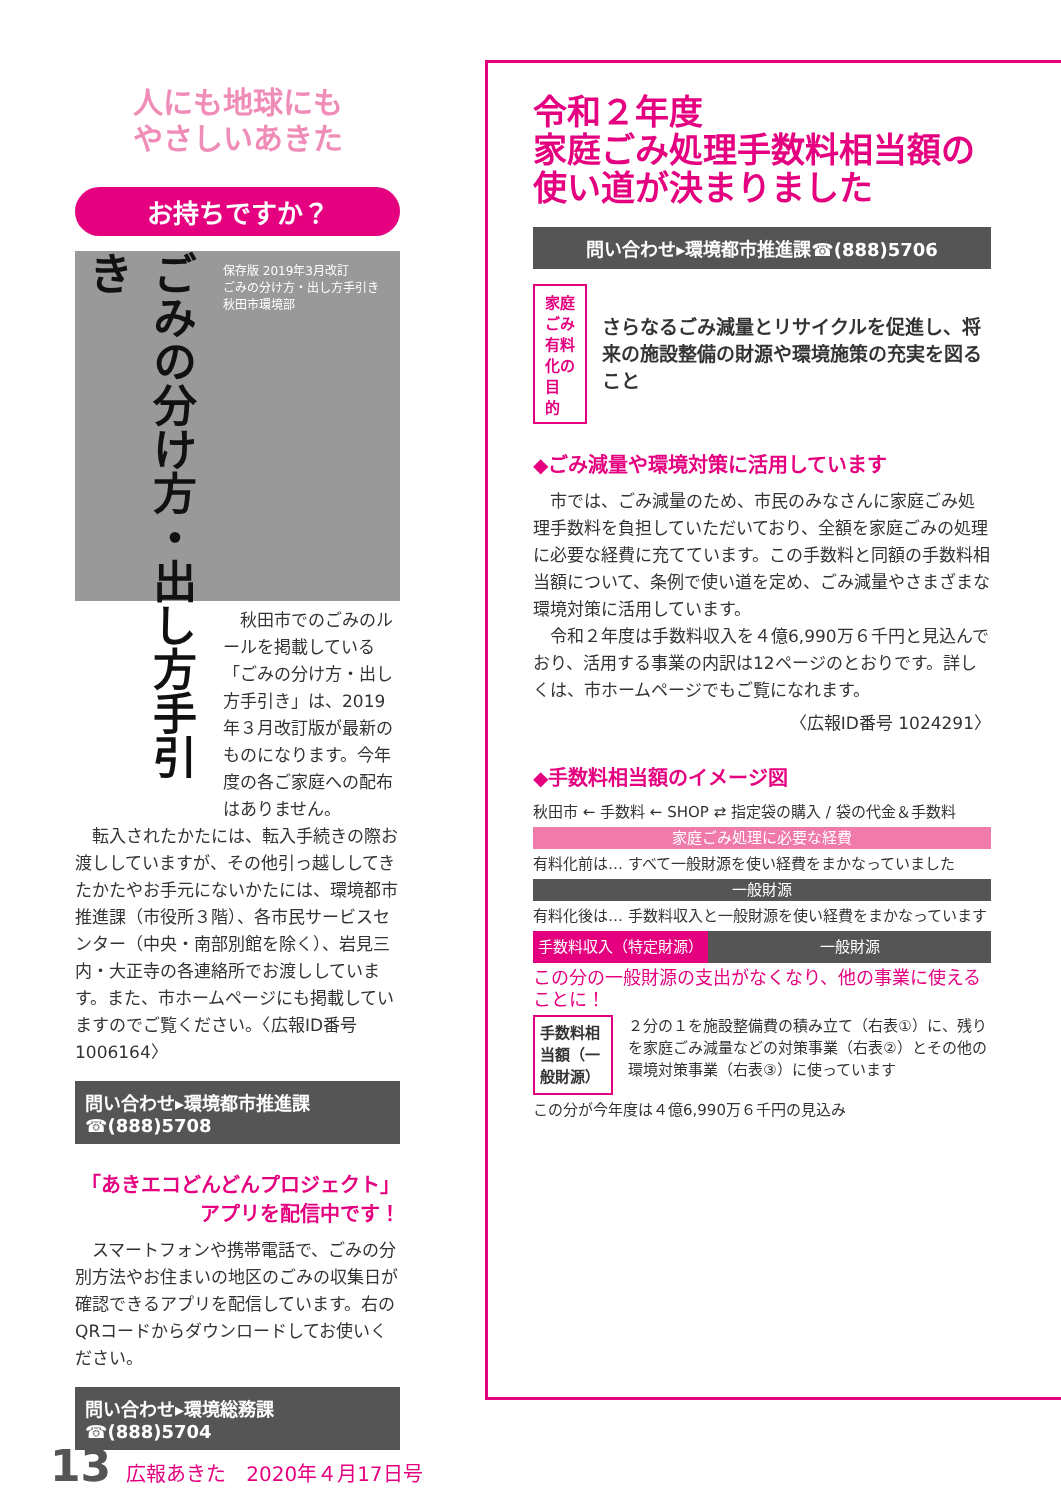人にも地球にも
やさしいあきた
お持ちですか？
ごみの分け方・出し方手引き
保存版 2019年3月改訂
ごみの分け方・出し方手引き
秋田市環境部
　秋田市でのごみのルールを掲載している「ごみの分け方・出し方手引き」は、2019年３月改訂版が最新のものになります。今年度の各ご家庭への配布はありません。
　転入されたかたには、転入手続きの際お渡ししていますが、その他引っ越ししてきたかたやお手元にないかたには、環境都市推進課（市役所３階）、各市民サービスセンター（中央・南部別館を除く）、岩見三内・大正寺の各連絡所でお渡ししています。また、市ホームページにも掲載していますのでご覧ください。〈広報ID番号 1006164〉
問い合わせ▸環境都市推進課☎(888)5708
「あきエコどんどんプロジェクト」
アプリを配信中です！
　スマートフォンや携帯電話で、ごみの分別方法やお住まいの地区のごみの収集日が確認できるアプリを配信しています。右のQRコードからダウンロードしてお使いください。
問い合わせ▸環境総務課☎(888)5704
令和２年度
家庭ごみ処理手数料相当額の
使い道が決まりました
問い合わせ▸環境都市推進課☎(888)5706
家庭ごみ
有料化の
目　的
さらなるごみ減量とリサイクルを促進し、将来の施設整備の財源や環境施策の充実を図ること
◆ごみ減量や環境対策に活用しています
　市では、ごみ減量のため、市民のみなさんに家庭ごみ処理手数料を負担していただいており、全額を家庭ごみの処理に必要な経費に充てています。この手数料と同額の手数料相当額について、条例で使い道を定め、ごみ減量やさまざまな環境対策に活用しています。
　令和２年度は手数料収入を４億6,990万６千円と見込んでおり、活用する事業の内訳は12ページのとおりです。詳しくは、市ホームページでもご覧になれます。
〈広報ID番号 1024291〉
◆手数料相当額のイメージ図
秋田市 ← 手数料 ← SHOP ⇄ 指定袋の購入 / 袋の代金＆手数料
家庭ごみ処理に必要な経費
有料化前は… すべて一般財源を使い経費をまかなっていました
一般財源
有料化後は… 手数料収入と一般財源を使い経費をまかなっています
手数料収入（特定財源） 一般財源
この分の一般財源の支出がなくなり、他の事業に使えることに！
手数料相当額（一般財源） ２分の１を施設整備費の積み立て（右表①）に、残りを家庭ごみ減量などの対策事業（右表②）とその他の環境対策事業（右表③）に使っています
この分が今年度は４億6,990万６千円の見込み
13 広報あきた　2020年４月17日号